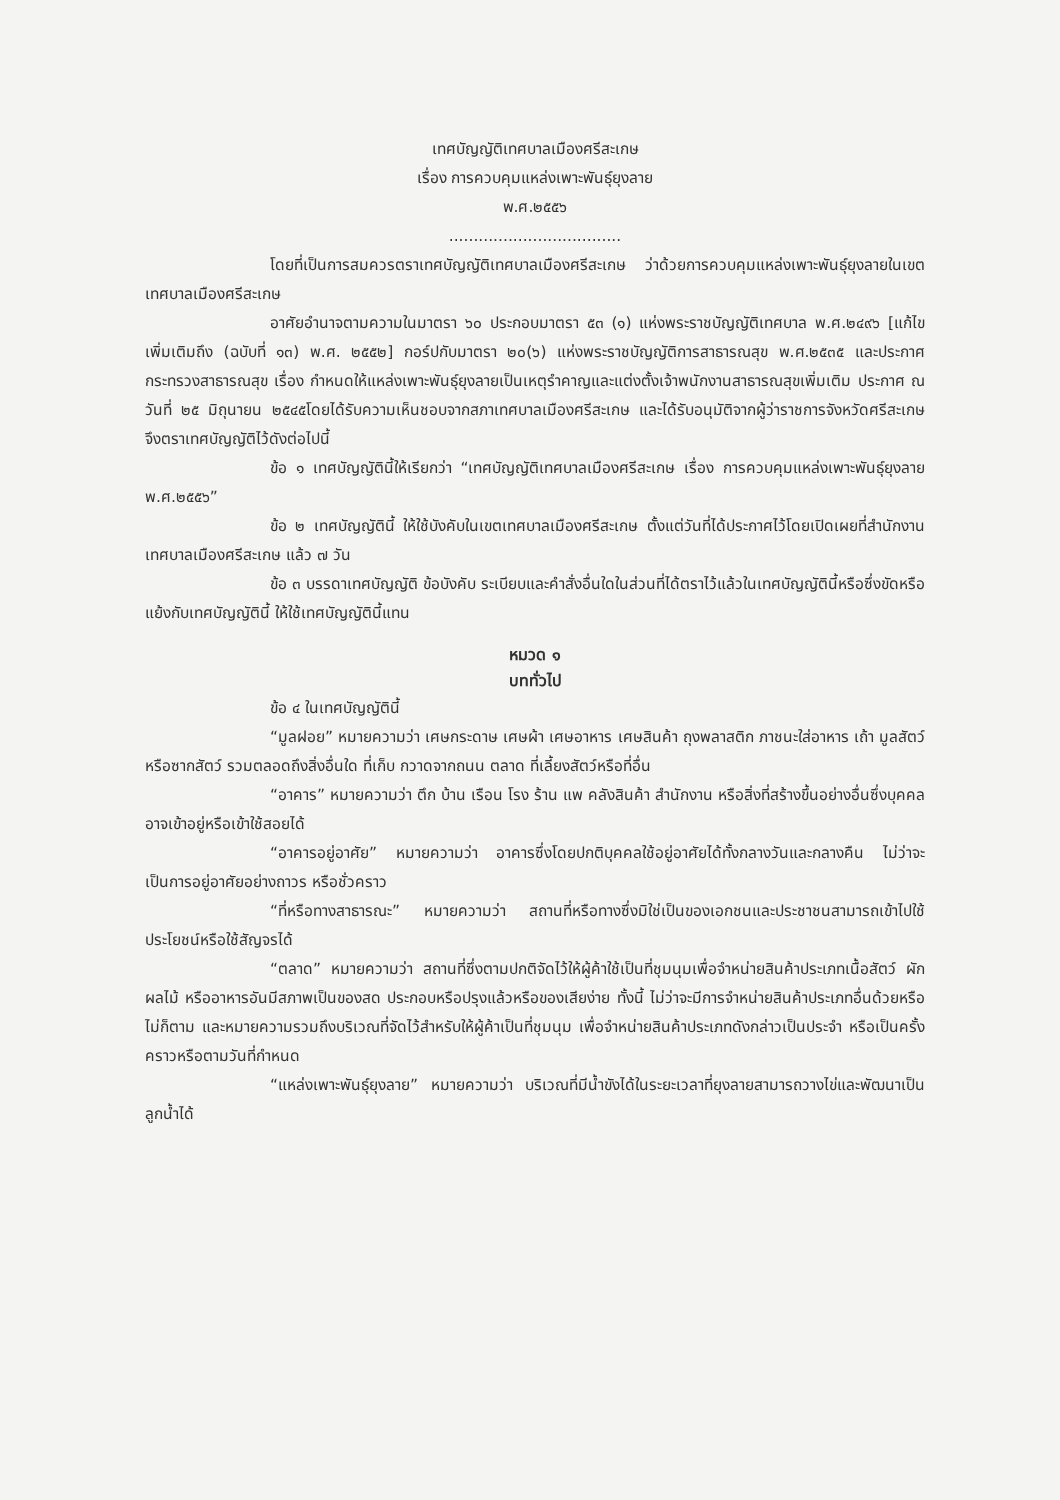เทศบัญญัติเทศบาลเมืองศรีสะเกษ
เรื่อง การควบคุมแหล่งเพาะพันธุ์ยุงลาย
พ.ศ.๒๕๕๖
...................................
โดยที่เป็นการสมควรตราเทศบัญญัติเทศบาลเมืองศรีสะเกษ ว่าด้วยการควบคุมแหล่งเพาะพันธุ์ยุงลายในเขตเทศบาลเมืองศรีสะเกษ
อาศัยอำนาจตามความในมาตรา ๖๐ ประกอบมาตรา ๕๓ (๑) แห่งพระราชบัญญัติเทศบาล พ.ศ.๒๔๙๖ [แก้ไขเพิ่มเติมถึง (ฉบับที่ ๑๓) พ.ศ. ๒๕๕๒] กอร์ปกับมาตรา ๒๐(๖) แห่งพระราชบัญญัติการสาธารณสุข พ.ศ.๒๕๓๕ และประกาศกระทรวงสาธารณสุข เรื่อง กำหนดให้แหล่งเพาะพันธุ์ยุงลายเป็นเหตุรำคาญและแต่งตั้งเจ้าพนักงานสาธารณสุขเพิ่มเติม ประกาศ ณ วันที่ ๒๕ มิถุนายน ๒๕๔๕โดยได้รับความเห็นชอบจากสภาเทศบาลเมืองศรีสะเกษ และได้รับอนุมัติจากผู้ว่าราชการจังหวัดศรีสะเกษ จึงตราเทศบัญญัติไว้ดังต่อไปนี้
ข้อ ๑ เทศบัญญัตินี้ให้เรียกว่า “เทศบัญญัติเทศบาลเมืองศรีสะเกษ เรื่อง การควบคุมแหล่งเพาะพันธุ์ยุงลาย พ.ศ.๒๕๕๖”
ข้อ ๒ เทศบัญญัตินี้ ให้ใช้บังคับในเขตเทศบาลเมืองศรีสะเกษ ตั้งแต่วันที่ได้ประกาศไว้โดยเปิดเผยที่สำนักงานเทศบาลเมืองศรีสะเกษ แล้ว ๗ วัน
ข้อ ๓ บรรดาเทศบัญญัติ ข้อบังคับ ระเบียบและคำสั่งอื่นใดในส่วนที่ได้ตราไว้แล้วในเทศบัญญัตินี้หรือซึ่งขัดหรือแย้งกับเทศบัญญัตินี้ ให้ใช้เทศบัญญัตินี้แทน
หมวด ๑
บททั่วไป
ข้อ ๔ ในเทศบัญญัตินี้
“มูลฝอย” หมายความว่า เศษกระดาษ เศษผ้า เศษอาหาร เศษสินค้า ถุงพลาสติก ภาชนะใส่อาหาร เถ้า มูลสัตว์ หรือซากสัตว์ รวมตลอดถึงสิ่งอื่นใด ที่เก็บ กวาดจากถนน ตลาด ที่เลี้ยงสัตว์หรือที่อื่น
“อาคาร” หมายความว่า ตึก บ้าน เรือน โรง ร้าน แพ คลังสินค้า สำนักงาน หรือสิ่งที่สร้างขึ้นอย่างอื่นซึ่งบุคคลอาจเข้าอยู่หรือเข้าใช้สอยได้
“อาคารอยู่อาศัย” หมายความว่า อาคารซึ่งโดยปกติบุคคลใช้อยู่อาศัยได้ทั้งกลางวันและกลางคืน ไม่ว่าจะเป็นการอยู่อาศัยอย่างถาวร หรือชั่วคราว
“ที่หรือทางสาธารณะ” หมายความว่า สถานที่หรือทางซึ่งมิใช่เป็นของเอกชนและประชาชนสามารถเข้าไปใช้ประโยชน์หรือใช้สัญจรได้
“ตลาด” หมายความว่า สถานที่ซึ่งตามปกติจัดไว้ให้ผู้ค้าใช้เป็นที่ชุมนุมเพื่อจำหน่ายสินค้าประเภทเนื้อสัตว์ ผัก ผลไม้ หรืออาหารอันมีสภาพเป็นของสด ประกอบหรือปรุงแล้วหรือของเสียง่าย ทั้งนี้ ไม่ว่าจะมีการจำหน่ายสินค้าประเภทอื่นด้วยหรือไม่ก็ตาม และหมายความรวมถึงบริเวณที่จัดไว้สำหรับให้ผู้ค้าเป็นที่ชุมนุม เพื่อจำหน่ายสินค้าประเภทดังกล่าวเป็นประจำ หรือเป็นครั้งคราวหรือตามวันที่กำหนด
“แหล่งเพาะพันธุ์ยุงลาย” หมายความว่า บริเวณที่มีน้ำขังได้ในระยะเวลาที่ยุงลายสามารถวางไข่และพัฒนาเป็นลูกน้ำได้